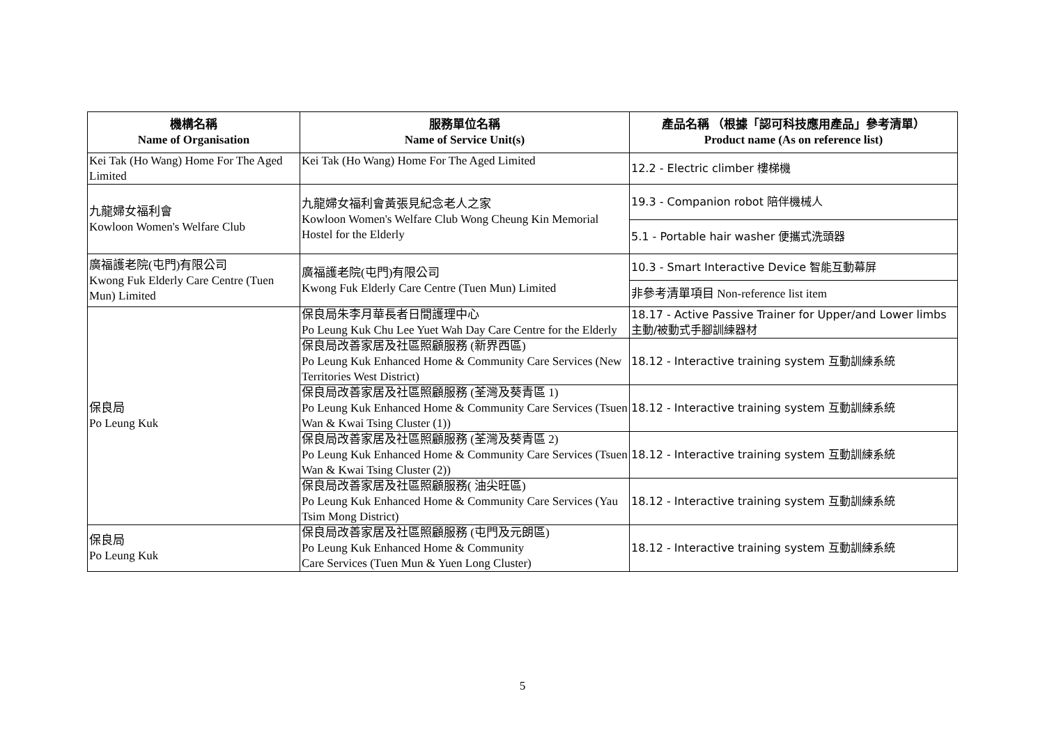| 機構名稱 Name of Organisation | 服務單位名稱 Name of Service Unit(s) | 產品名稱 （根據「認可科技應用產品」參考清單） Product name (As on reference list) |
| --- | --- | --- |
| Kei Tak (Ho Wang) Home For The Aged Limited | Kei Tak (Ho Wang) Home For The Aged Limited | 12.2 - Electric climber 樓梯機 |
| 九龍婦女福利會 Kowloon Women's Welfare Club | 九龍婦女福利會黃張見紀念老人之家 Kowloon Women's Welfare Club Wong Cheung Kin Memorial Hostel for the Elderly | 19.3 - Companion robot 陪伴機械人 |
| | | 5.1 - Portable hair washer 便攜式洗頭器 |
| 廣福護老院(屯門)有限公司 Kwong Fuk Elderly Care Centre (Tuen Mun) Limited | 廣福護老院(屯門)有限公司 Kwong Fuk Elderly Care Centre (Tuen Mun) Limited | 10.3 - Smart Interactive Device 智能互動幕屏 |
| | | 非參考清單項目 Non-reference list item |
| 保良局 Po Leung Kuk | 保良局朱李月華長者日間護理中心 Po Leung Kuk Chu Lee Yuet Wah Day Care Centre for the Elderly | 18.17 - Active Passive Trainer for Upper/and Lower limbs 主動/被動式手腳訓練器材 |
| | 保良局改善家居及社區照顧服務 (新界西區) Po Leung Kuk Enhanced Home & Community Care Services (New Territories West District) | 18.12 - Interactive training system 互動訓練系統 |
| | 保良局改善家居及社區照顧服務 (荃灣及葵青區 1) Po Leung Kuk Enhanced Home & Community Care Services (Tsuen Wan & Kwai Tsing Cluster (1)) | 18.12 - Interactive training system 互動訓練系統 |
| | 保良局改善家居及社區照顧服務 (荃灣及葵青區 2) Po Leung Kuk Enhanced Home & Community Care Services (Tsuen Wan & Kwai Tsing Cluster (2)) | 18.12 - Interactive training system 互動訓練系統 |
| | 保良局改善家居及社區照顧服務( 油尖旺區) Po Leung Kuk Enhanced Home & Community Care Services (Yau Tsim Mong District) | 18.12 - Interactive training system 互動訓練系統 |
| 保良局 Po Leung Kuk | 保良局改善家居及社區照顧服務 (屯門及元朗區) Po Leung Kuk Enhanced Home & Community Care Services (Tuen Mun & Yuen Long Cluster) | 18.12 - Interactive training system 互動訓練系統 |
5